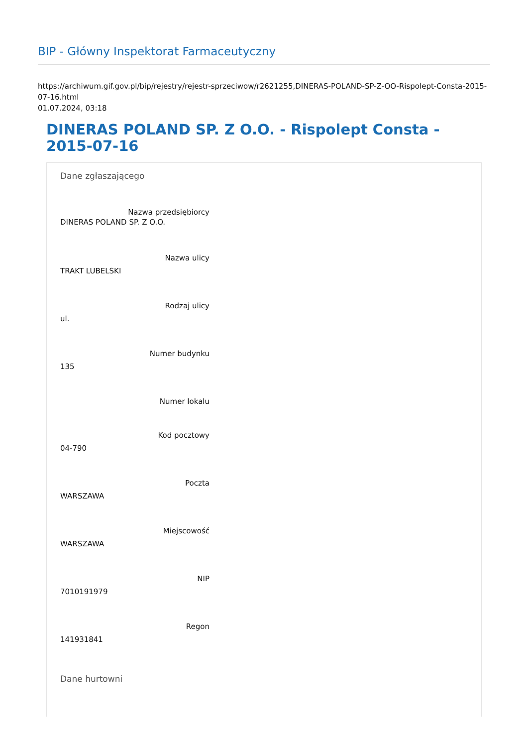BIP - Główny Inspektorat Farmaceutyczny
https://archiwum.gif.gov.pl/bip/rejestry/rejestr-sprzeciwow/r2621255,DINERAS-POLAND-SP-Z-OO-Rispolept-Consta-2015-07-16.html
01.07.2024, 03:18
DINERAS POLAND SP. Z O.O. - Rispolept Consta - 2015-07-16
Dane zgłaszającego
Nazwa przedsiębiorcy
DINERAS POLAND SP. Z O.O.
Nazwa ulicy
TRAKT LUBELSKI
Rodzaj ulicy
ul.
Numer budynku
135
Numer lokalu
Kod pocztowy
04-790
Poczta
WARSZAWA
Miejscowość
WARSZAWA
NIP
7010191979
Regon
141931841
Dane hurtowni